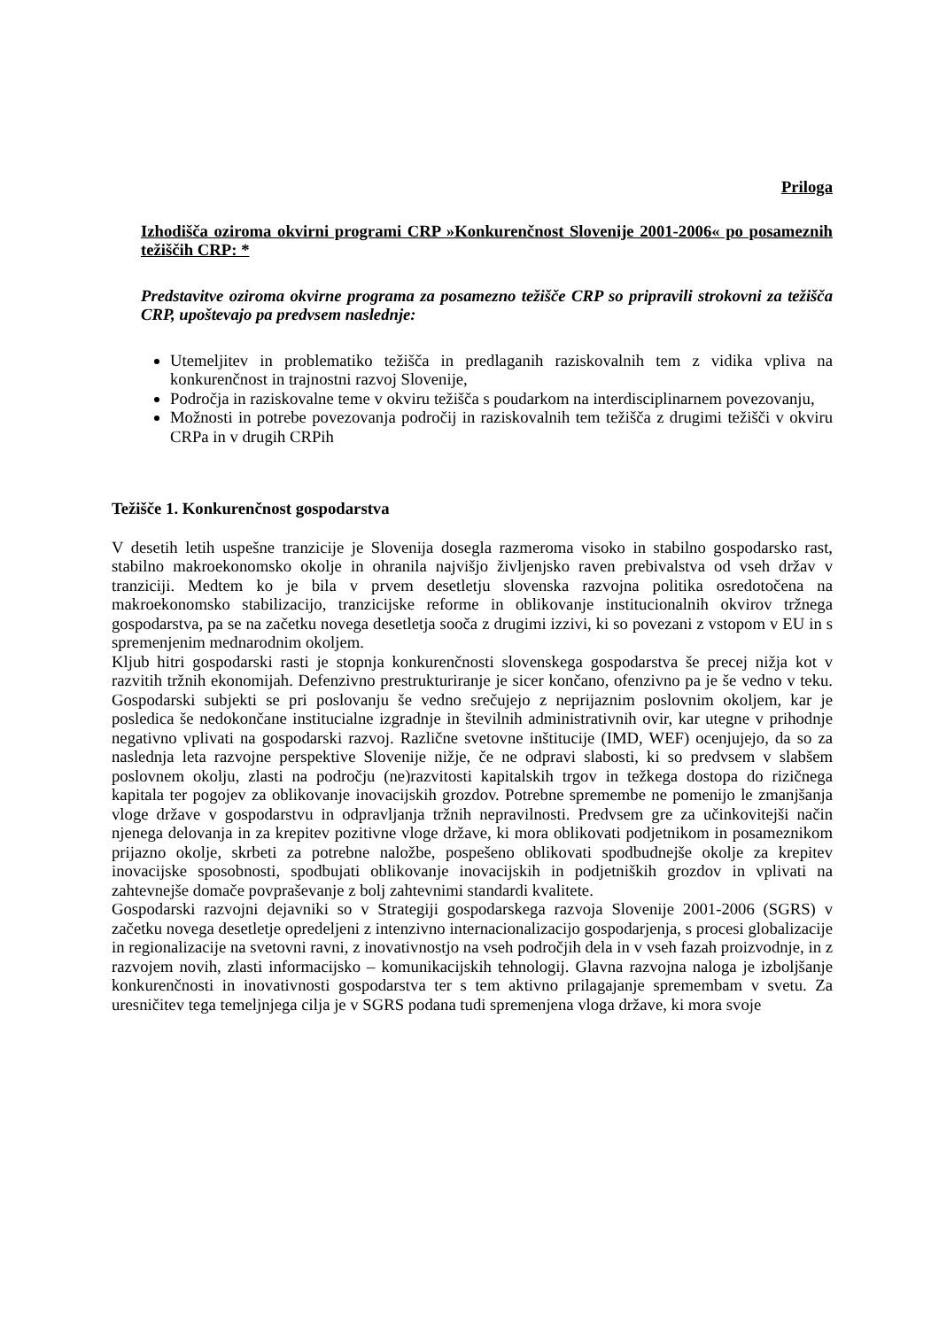Priloga
Izhodišča oziroma okvirni programi CRP »Konkurenčnost Slovenije 2001-2006« po posameznih težiščih CRP: *
Predstavitve oziroma okvirne programa za posamezno težišče CRP so pripravili strokovni za težišča CRP, upoštevajo pa predvsem naslednje:
Utemeljitev in problematiko težišča in predlaganih raziskovalnih tem z vidika vpliva na konkurenčnost in trajnostni razvoj Slovenije,
Področja in raziskovalne teme v okviru težišča s poudarkom na interdisciplinarnem povezovanju,
Možnosti in potrebe povezovanja področij in raziskovalnih tem težišča z drugimi težišči v okviru CRPa in v drugih CRPih
Težišče 1. Konkurenčnost gospodarstva
V desetih letih uspešne tranzicije je Slovenija dosegla razmeroma visoko in stabilno gospodarsko rast, stabilno makroekonomsko okolje in ohranila najvišjo življenjsko raven prebivalstva od vseh držav v tranziciji. Medtem ko je bila v prvem desetletju slovenska razvojna politika osredotočena na makroekonomsko stabilizacijo, tranzicijske reforme in oblikovanje institucionalnih okvirov tržnega gospodarstva, pa se na začetku novega desetletja sooča z drugimi izzivi, ki so povezani z vstopom v EU in s spremenjenim mednarodnim okoljem.
Kljub hitri gospodarski rasti je stopnja konkurenčnosti slovenskega gospodarstva še precej nižja kot v razvitih tržnih ekonomijah. Defenzivno prestrukturiranje je sicer končano, ofenzivno pa je še vedno v teku. Gospodarski subjekti se pri poslovanju še vedno srečujejo z neprijaznim poslovnim okoljem, kar je posledica še nedokončane institucialne izgradnje in številnih administrativnih ovir, kar utegne v prihodnje negativno vplivati na gospodarski razvoj. Različne svetovne inštitucije (IMD, WEF) ocenjujejo, da so za naslednja leta razvojne perspektive Slovenije nižje, če ne odpravi slabosti, ki so predvsem v slabšem poslovnem okolju, zlasti na področju (ne)razvitosti kapitalskih trgov in težkega dostopa do rizičnega kapitala ter pogojev za oblikovanje inovacijskih grozdov. Potrebne spremembe ne pomenijo le zmanjšanja vloge države v gospodarstvu in odpravljanja tržnih nepravilnosti. Predvsem gre za učinkovitejši način njenega delovanja in za krepitev pozitivne vloge države, ki mora oblikovati podjetnikom in posameznikom prijazno okolje, skrbeti za potrebne naložbe, pospešeno oblikovati spodbudnejše okolje za krepitev inovacijske sposobnosti, spodbujati oblikovanje inovacijskih in podjetniških grozdov in vplivati na zahtevnejše domače povpraševanje z bolj zahtevnimi standardi kvalitete.
Gospodarski razvojni dejavniki so v Strategiji gospodarskega razvoja Slovenije 2001-2006 (SGRS) v začetku novega desetletje opredeljeni z intenzivno internacionalizacijo gospodarjenja, s procesi globalizacije in regionalizacije na svetovni ravni, z inovativnostjo na vseh področjih dela in v vseh fazah proizvodnje, in z razvojem novih, zlasti informacijsko – komunikacijskih tehnologij. Glavna razvojna naloga je izboljšanje konkurenčnosti in inovativnosti gospodarstva ter s tem aktivno prilagajanje spremembam v svetu. Za uresničitev tega temeljnjega cilja je v SGRS podana tudi spremenjena vloga države, ki mora svoje